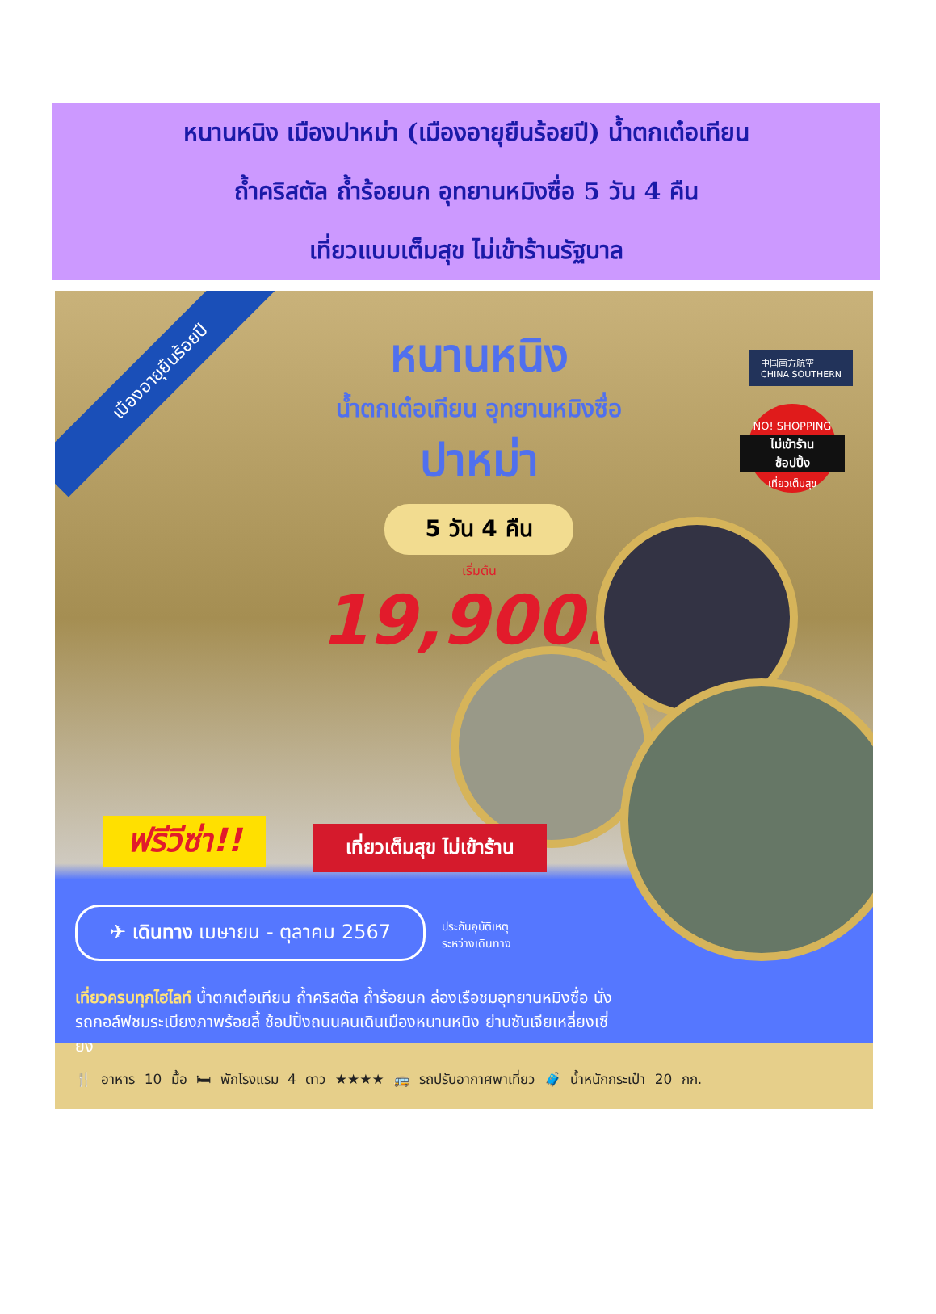หนานหนิง เมืองปาหม่า (เมืองอายุยืนร้อยปี) น้ำตกเต๋อเทียน
ถ้ำคริสตัล ถ้ำร้อยนก อุทยานหมิงซื่อ 5 วัน 4 คืน
เที่ยวแบบเต็มสุข ไม่เข้าร้านรัฐบาล
เมืองอายุยืนร้อยปี
หนานหนิง
น้ำตกเต๋อเทียน อุทยานหมิงซื่อ
ปาหม่า
5 วัน 4 คืน
เริ่มต้น
19,900.-
中国南方航空
CHINA SOUTHERN
NO! SHOPPING
ไม่เข้าร้าน
ช้อปปิ้ง
เที่ยวเต็มสุข
ฟรีวีซ่า!! เที่ยวเต็มสุข ไม่เข้าร้าน
✈ เดินทาง เมษายน - ตุลาคม 2567 ประกันอุบัติเหตุ
ระหว่างเดินทาง
เที่ยวครบทุกไฮไลท์ น้ำตกเต๋อเทียน ถ้ำคริสตัล ถ้ำร้อยนก ล่องเรือชมอุทยานหมิงซื่อ นั่งรถกอล์ฟชมระเบียงภาพร้อยลี้ ช้อปปิ้งถนนคนเดินเมืองหนานหนิง ย่านซันเจียเหลี่ยงเซี่ยง
🍴 อาหาร 10 มื้อ 🛏 พักโรงแรม 4 ดาว ★★★★ 🚌 รถปรับอากาศพาเที่ยว 🧳 น้ำหนักกระเป๋า 20 กก.